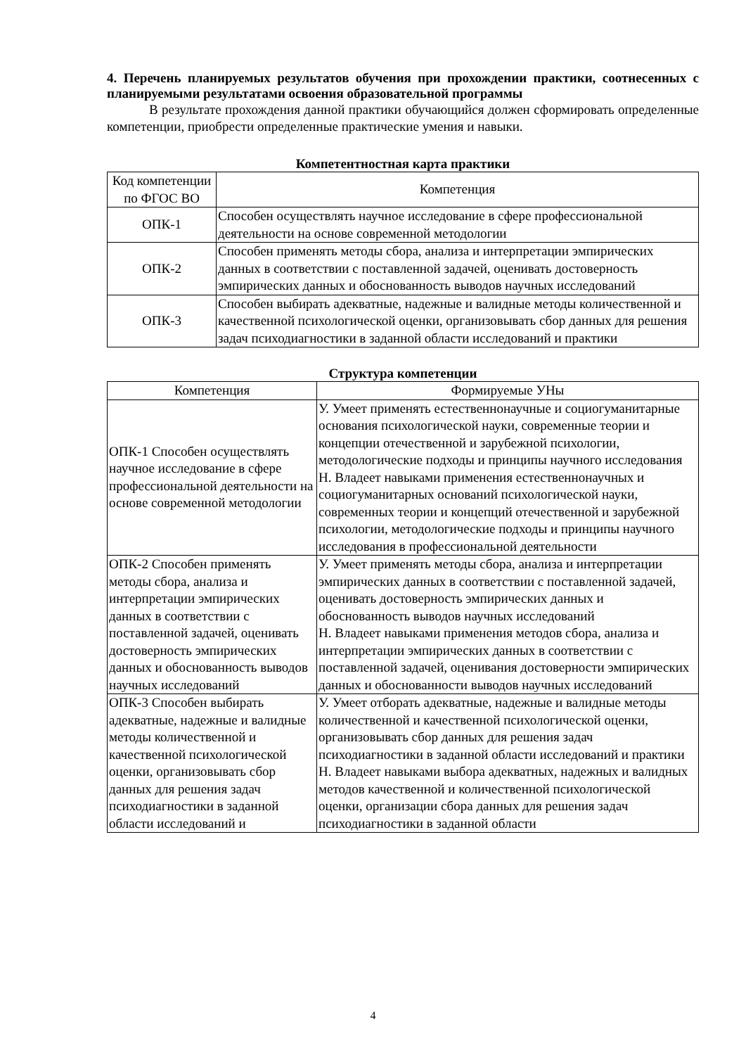4. Перечень планируемых результатов обучения при прохождении практики, соотнесенных с планируемыми результатами освоения образовательной программы
В результате прохождения данной практики обучающийся должен сформировать определенные компетенции, приобрести определенные практические умения и навыки.
Компетентностная карта практики
| Код компетенции по ФГОС ВО | Компетенция |
| --- | --- |
| ОПК-1 | Способен осуществлять научное исследование в сфере профессиональной деятельности на основе современной методологии |
| ОПК-2 | Способен применять методы сбора, анализа и интерпретации эмпирических данных в соответствии с поставленной задачей, оценивать достоверность эмпирических данных и обоснованность выводов научных исследований |
| ОПК-3 | Способен выбирать адекватные, надежные и валидные методы количественной и качественной психологической оценки, организовывать сбор данных для решения задач психодиагностики в заданной области исследований и практики |
Структура компетенции
| Компетенция | Формируемые УНы |
| --- | --- |
| ОПК-1 Способен осуществлять научное исследование в сфере профессиональной деятельности на основе современной методологии | У. Умеет применять естественнонаучные и социогуманитарные основания психологической науки, современные теории и концепции отечественной и зарубежной психологии, методологические подходы и принципы научного исследования Н. Владеет навыками применения естественнонаучных и социогуманитарных оснований психологической науки, современных теории и концепций отечественной и зарубежной психологии, методологические подходы и принципы научного исследования в профессиональной деятельности |
| ОПК-2 Способен применять методы сбора, анализа и интерпретации эмпирических данных в соответствии с поставленной задачей, оценивать достоверность эмпирических данных и обоснованность выводов научных исследований | У. Умеет применять методы сбора, анализа и интерпретации эмпирических данных в соответствии с поставленной задачей, оценивать достоверность эмпирических данных и обоснованность выводов научных исследований Н. Владеет навыками применения методов сбора, анализа и интерпретации эмпирических данных в соответствии с поставленной задачей, оценивания достоверности эмпирических данных и обоснованности выводов научных исследований |
| ОПК-3 Способен выбирать адекватные, надежные и валидные методы количественной и качественной психологической оценки, организовывать сбор данных для решения задач психодиагностики в заданной области исследований и | У. Умеет отборать адекватные, надежные и валидные методы количественной и качественной психологической оценки, организовывать сбор данных для решения задач психодиагностики в заданной области исследований и практики Н. Владеет навыками выбора адекватных, надежных и валидных методов качественной и количественной психологической оценки, организации сбора данных для решения задач психодиагностики в заданной области |
4